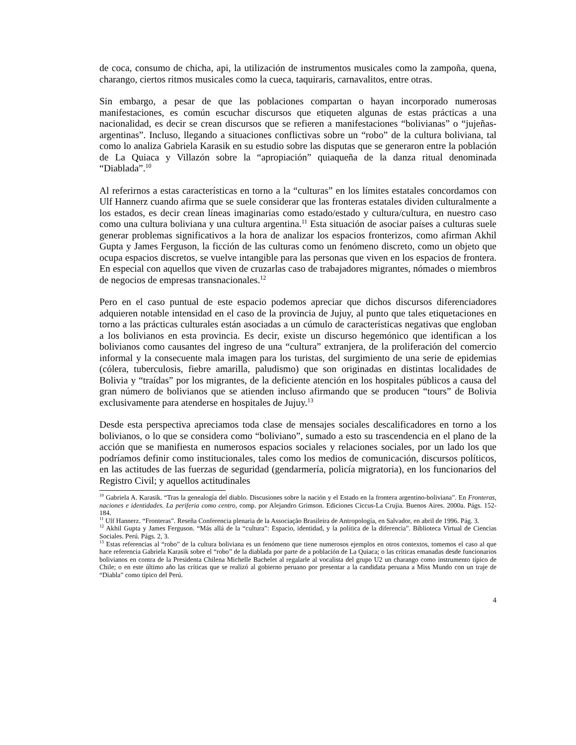de coca, consumo de chicha, api, la utilización de instrumentos musicales como la zampoña, quena, charango, ciertos ritmos musicales como la cueca, taquiraris, carnavalitos, entre otras.
Sin embargo, a pesar de que las poblaciones compartan o hayan incorporado numerosas manifestaciones, es común escuchar discursos que etiqueten algunas de estas prácticas a una nacionalidad, es decir se crean discursos que se refieren a manifestaciones “bolivianas” o “jujeñas-argentinas”. Incluso, llegando a situaciones conflictivas sobre un “robo” de la cultura boliviana, tal como lo analiza Gabriela Karasik en su estudio sobre las disputas que se generaron entre la población de La Quiaca y Villazón sobre la “apropiación” quiaqueña de la danza ritual denominada “Diablada”.<sup>10</sup>
Al referirnos a estas características en torno a la “culturas” en los límites estatales concordamos con Ulf Hannerz cuando afirma que se suele considerar que las fronteras estatales dividen culturalmente a los estados, es decir crean líneas imaginarias como estado/estado y cultura/cultura, en nuestro caso como una cultura boliviana y una cultura argentina.<sup>11</sup> Esta situación de asociar países a culturas suele generar problemas significativos a la hora de analizar los espacios fronterizos, como afirman Akhil Gupta y James Ferguson, la ficción de las culturas como un fenómeno discreto, como un objeto que ocupa espacios discretos, se vuelve intangible para las personas que viven en los espacios de frontera. En especial con aquellos que viven de cruzarlas caso de trabajadores migrantes, nómades o miembros de negocios de empresas transnacionales.<sup>12</sup>
Pero en el caso puntual de este espacio podemos apreciar que dichos discursos diferenciadores adquieren notable intensidad en el caso de la provincia de Jujuy, al punto que tales etiquetaciones en torno a las prácticas culturales están asociadas a un cúmulo de características negativas que engloban a los bolivianos en esta provincia. Es decir, existe un discurso hegemónico que identifican a los bolivianos como causantes del ingreso de una “cultura” extranjera, de la proliferación del comercio informal y la consecuente mala imagen para los turistas, del surgimiento de una serie de epidemias (cólera, tuberculosis, fiebre amarilla, paludismo) que son originadas en distintas localidades de Bolivia y “traídas” por los migrantes, de la deficiente atención en los hospitales públicos a causa del gran número de bolivianos que se atienden incluso afirmando que se producen “tours” de Bolivia exclusivamente para atenderse en hospitales de Jujuy.<sup>13</sup>
Desde esta perspectiva apreciamos toda clase de mensajes sociales descalificadores en torno a los bolivianos, o lo que se considera como “boliviano”, sumado a esto su trascendencia en el plano de la acción que se manifiesta en numerosos espacios sociales y relaciones sociales, por un lado los que podríamos definir como institucionales, tales como los medios de comunicación, discursos políticos, en las actitudes de las fuerzas de seguridad (gendarmería, policía migratoria), en los funcionarios del Registro Civil; y aquellos actitudinales
<sup>10</sup> Gabriela A. Karasik. “Tras la genealogía del diablo. Discusiones sobre la nación y el Estado en la frontera argentino-boliviana”. En Fronteras, naciones e identidades. La periferia como centro, comp. por Alejandro Grimson. Ediciones Ciccus-La Crujia. Buenos Aires. 2000a. Págs. 152-184.
<sup>11</sup> Ulf Hannerz. “Fronteras”. Reseña Conferencia plenaria de la Associação Brasileira de Antropología, en Salvador, en abril de 1996. Pág. 3.
<sup>12</sup> Akhil Gupta y James Ferguson. “Más allá de la “cultura”: Espacio, identidad, y la política de la diferencia”. Biblioteca Virtual de Ciencias Sociales. Perú. Págs. 2, 3.
<sup>13</sup> Estas referencias al “robo” de la cultura boliviana es un fenómeno que tiene numerosos ejemplos en otros contextos, tomemos el caso al que hace referencia Gabriela Karasik sobre el “robo” de la diablada por parte de a población de La Quiaca; o las críticas emanadas desde funcionarios bolivianos en contra de la Presidenta Chilena Michelle Bachelet al regalarle al vocalista del grupo U2 un charango como instrumento típico de Chile; o en este último año las críticas que se realizó al gobierno peruano por presentar a la candidata peruana a Miss Mundo con un traje de “Diabla” como típico del Perú.
4